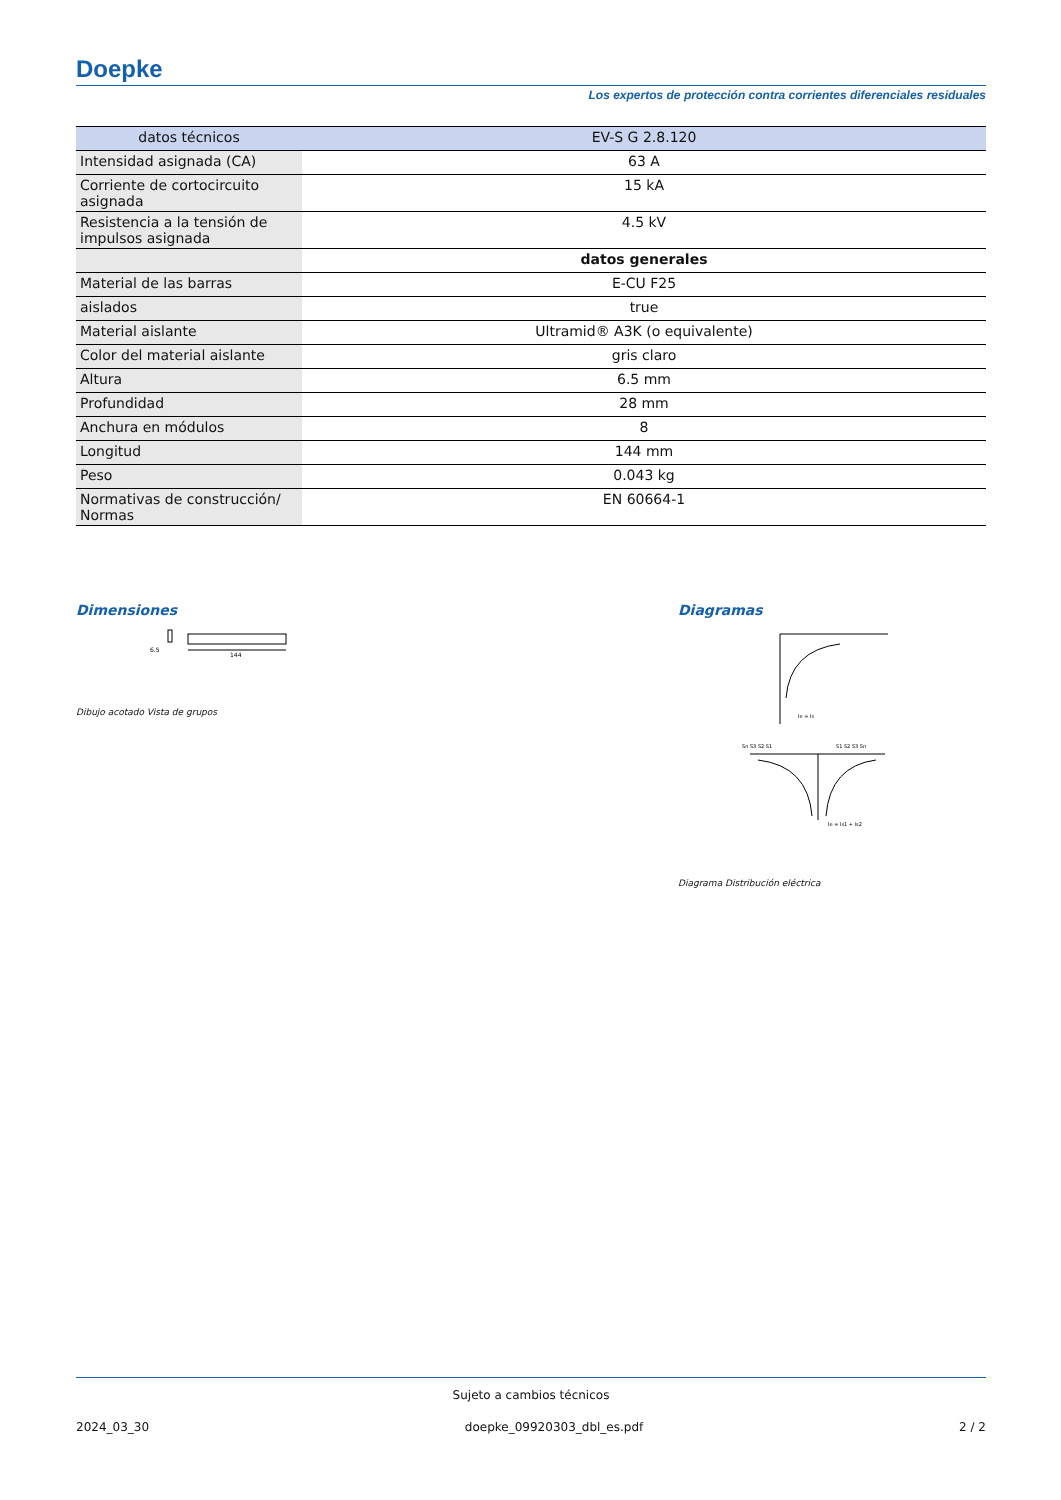Doepke
Los expertos de protección contra corrientes diferenciales residuales
| datos técnicos | EV-S G 2.8.120 |
| --- | --- |
| Intensidad asignada (CA) | 63 A |
| Corriente de cortocircuito asignada | 15 kA |
| Resistencia a la tensión de impulsos asignada | 4.5 kV |
| | datos generales |
| Material de las barras | E-CU F25 |
| aislados | true |
| Material aislante | Ultramid® A3K (o equivalente) |
| Color del material aislante | gris claro |
| Altura | 6.5 mm |
| Profundidad | 28 mm |
| Anchura en módulos | 8 |
| Longitud | 144 mm |
| Peso | 0.043 kg |
| Normativas de construcción/ Normas | EN 60664-1 |
Dimensiones
144
6.5
Dibujo acotado Vista de grupos
Diagramas
Ie = Is
Sn S3 S2 S1
S1 S2 S3 Sn
Ie = Is1 + Is2
Diagrama Distribución eléctrica
Sujeto a cambios técnicos
2024_03_30 doepke_09920303_dbl_es.pdf 2 / 2